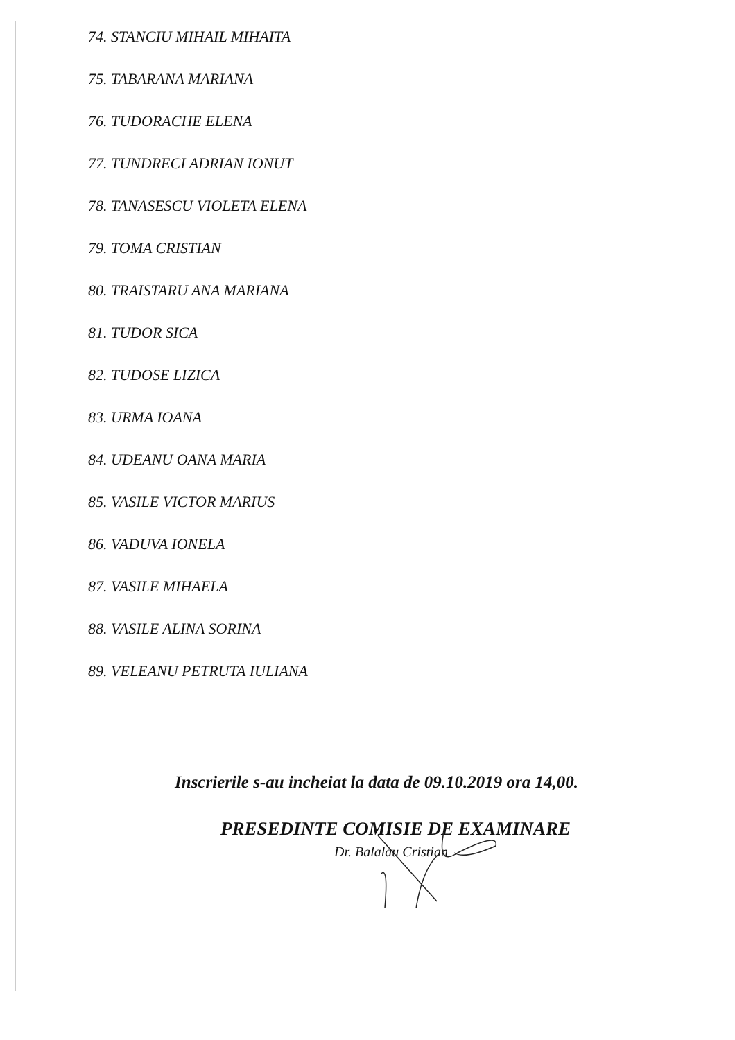74. STANCIU MIHAIL MIHAITA
75. TABARANA MARIANA
76. TUDORACHE ELENA
77. TUNDRECI ADRIAN IONUT
78. TANASESCU VIOLETA ELENA
79. TOMA CRISTIAN
80. TRAISTARU ANA MARIANA
81. TUDOR SICA
82. TUDOSE LIZICA
83. URMA IOANA
84. UDEANU OANA MARIA
85. VASILE VICTOR MARIUS
86. VADUVA IONELA
87. VASILE MIHAELA
88. VASILE ALINA SORINA
89. VELEANU PETRUTA IULIANA
Inscrierile s-au incheiat la data de 09.10.2019 ora 14,00.
PRESEDINTE COMISIE DE EXAMINARE
Dr. Balalau Cristian